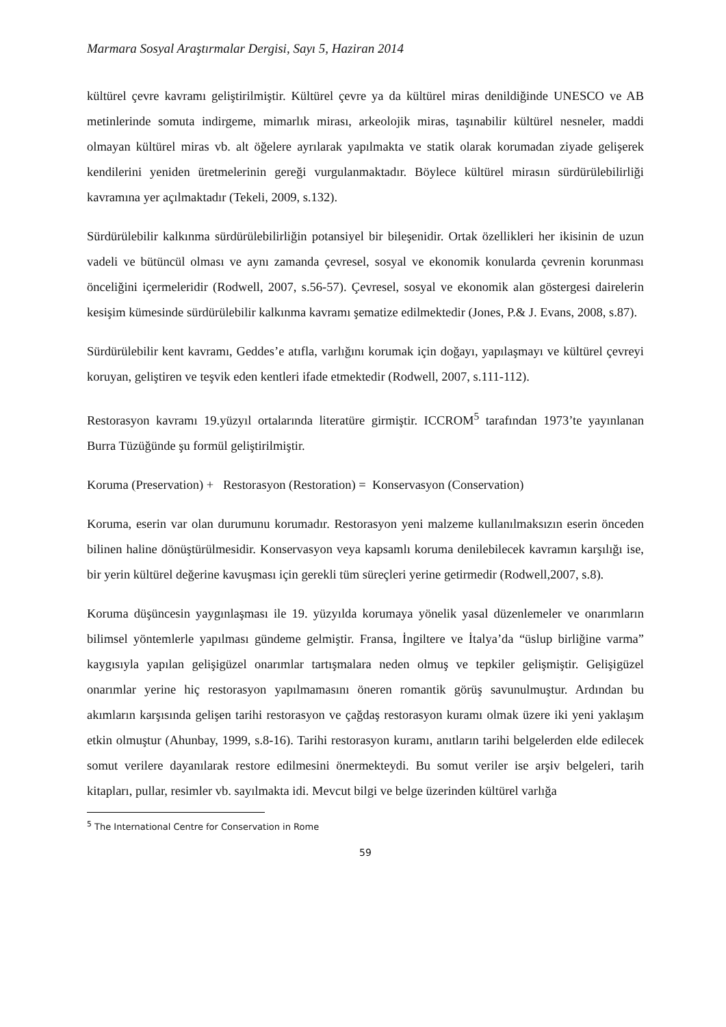Marmara Sosyal Araştırmalar Dergisi, Sayı 5, Haziran 2014
kültürel çevre kavramı geliştirilmiştir. Kültürel çevre ya da kültürel miras denildiğinde UNESCO ve AB metinlerinde somuta indirgeme, mimarlık mirası, arkeolojik miras, taşınabilir kültürel nesneler, maddi olmayan kültürel miras vb. alt öğelere ayrılarak yapılmakta ve statik olarak korumadan ziyade gelişerek kendilerini yeniden üretmelerinin gereği vurgulanmaktadır. Böylece kültürel mirasın sürdürülebilirliği kavramına yer açılmaktadır (Tekeli, 2009, s.132).
Sürdürülebilir kalkınma sürdürülebilirliğin potansiyel bir bileşenidir. Ortak özellikleri her ikisinin de uzun vadeli ve bütüncül olması ve aynı zamanda çevresel, sosyal ve ekonomik konularda çevrenin korunması önceliğini içermeleridir (Rodwell, 2007, s.56-57). Çevresel, sosyal ve ekonomik alan göstergesi dairelerin kesişim kümesinde sürdürülebilir kalkınma kavramı şematize edilmektedir (Jones, P.& J. Evans, 2008, s.87).
Sürdürülebilir kent kavramı, Geddes’e atıfla, varlığını korumak için doğayı, yapılaşmayı ve kültürel çevreyi koruyan, geliştiren ve teşvik eden kentleri ifade etmektedir (Rodwell, 2007, s.111-112).
Restorasyon kavramı 19.yüzyıl ortalarında literatüre girmiştir. ICCROM<sup>5</sup> tarafından 1973’te yayınlanan Burra Tüzüğünde şu formül geliştirilmiştir.
Koruma (Preservation) + Restorasyon (Restoration) = Konservasyon (Conservation)
Koruma, eserin var olan durumunu korumadır. Restorasyon yeni malzeme kullanılmaksızın eserin önceden bilinen haline dönüştürülmesidir. Konservasyon veya kapsamlı koruma denilebilecek kavramın karşılığı ise, bir yerin kültürel değerine kavuşması için gerekli tüm süreçleri yerine getirmedir (Rodwell,2007, s.8).
Koruma düşüncesin yaygınlaşması ile 19. yüzyılda korumaya yönelik yasal düzenlemeler ve onarımların bilimsel yöntemlerle yapılması gündeme gelmiştir. Fransa, İngiltere ve İtalya’da “üslup birliğine varma” kaygısıyla yapılan gelişigüzel onarımlar tartışmalara neden olmuş ve tepkiler gelişmiştir. Gelişigüzel onarımlar yerine hiç restorasyon yapılmamasını öneren romantik görüş savunulmuştur. Ardından bu akımların karşısında gelişen tarihi restorasyon ve çağdaş restorasyon kuramı olmak üzere iki yeni yaklaşım etkin olmuştur (Ahunbay, 1999, s.8-16). Tarihi restorasyon kuramı, anıtların tarihi belgelerden elde edilecek somut verilere dayanılarak restore edilmesini önermekteydi. Bu somut veriler ise arşiv belgeleri, tarih kitapları, pullar, resimler vb. sayılmakta idi. Mevcut bilgi ve belge üzerinden kültürel varlığa
<sup>5</sup> The International Centre for Conservation in Rome
59